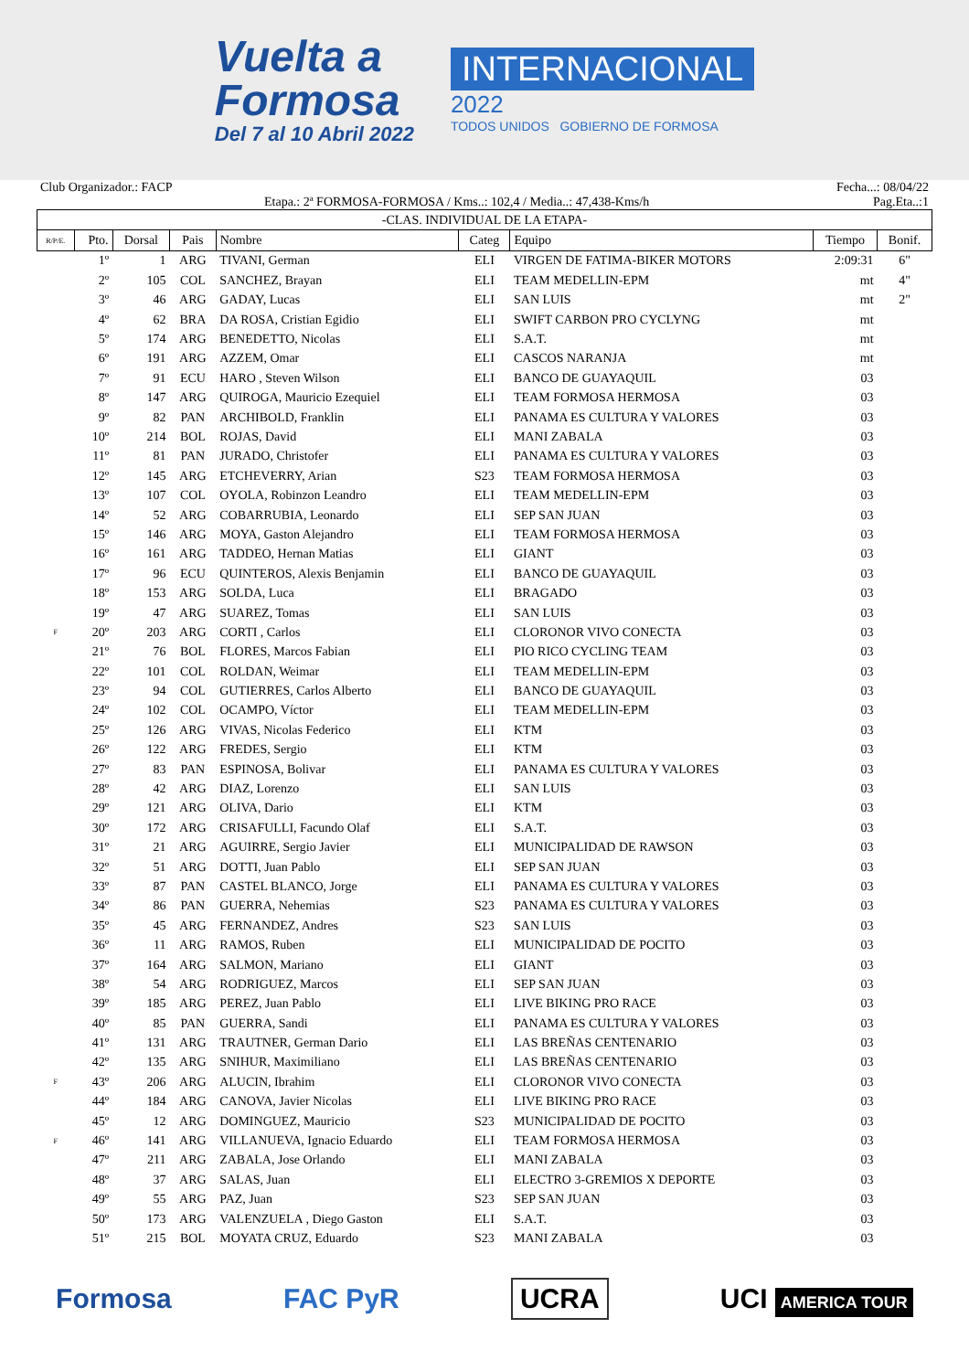Vuelta a
Formosa
Del 7 al 10 Abril 2022
INTERNACIONAL
2022
TODOS UNIDOS GOBIERNO DE FORMOSA
Club Organizador.: FACP Fecha...: 08/04/22
Etapa.: 2ª FORMOSA-FORMOSA / Kms..: 102,4 / Media..: 47,438-Kms/h Pag.Eta..:1
| -CLAS. INDIVIDUAL DE LA ETAPA- | | | | | | | | |
| --- | --- | --- | --- | --- | --- | --- | --- | --- |
| R/P/E. | Pto. | Dorsal | Pais | Nombre | Categ | Equipo | Tiempo | Bonif. |
| | 1º | 1 | ARG | TIVANI, German | ELI | VIRGEN DE FATIMA-BIKER MOTORS | 2:09:31 | 6" |
| | 2º | 105 | COL | SANCHEZ, Brayan | ELI | TEAM MEDELLIN-EPM | mt | 4" |
| | 3º | 46 | ARG | GADAY, Lucas | ELI | SAN LUIS | mt | 2" |
| | 4º | 62 | BRA | DA ROSA, Cristian Egidio | ELI | SWIFT CARBON PRO CYCLYNG | mt | |
| | 5º | 174 | ARG | BENEDETTO, Nicolas | ELI | S.A.T. | mt | |
| | 6º | 191 | ARG | AZZEM, Omar | ELI | CASCOS NARANJA | mt | |
| | 7º | 91 | ECU | HARO , Steven Wilson | ELI | BANCO DE GUAYAQUIL | 03 | |
| | 8º | 147 | ARG | QUIROGA, Mauricio Ezequiel | ELI | TEAM FORMOSA HERMOSA | 03 | |
| | 9º | 82 | PAN | ARCHIBOLD, Franklin | ELI | PANAMA ES CULTURA Y VALORES | 03 | |
| | 10º | 214 | BOL | ROJAS, David | ELI | MANI ZABALA | 03 | |
| | 11º | 81 | PAN | JURADO, Christofer | ELI | PANAMA ES CULTURA Y VALORES | 03 | |
| | 12º | 145 | ARG | ETCHEVERRY, Arian | S23 | TEAM FORMOSA HERMOSA | 03 | |
| | 13º | 107 | COL | OYOLA, Robinzon Leandro | ELI | TEAM MEDELLIN-EPM | 03 | |
| | 14º | 52 | ARG | COBARRUBIA, Leonardo | ELI | SEP SAN JUAN | 03 | |
| | 15º | 146 | ARG | MOYA, Gaston Alejandro | ELI | TEAM FORMOSA HERMOSA | 03 | |
| | 16º | 161 | ARG | TADDEO, Hernan Matias | ELI | GIANT | 03 | |
| | 17º | 96 | ECU | QUINTEROS, Alexis Benjamin | ELI | BANCO DE GUAYAQUIL | 03 | |
| | 18º | 153 | ARG | SOLDA, Luca | ELI | BRAGADO | 03 | |
| | 19º | 47 | ARG | SUAREZ, Tomas | ELI | SAN LUIS | 03 | |
| F | 20º | 203 | ARG | CORTI , Carlos | ELI | CLORONOR VIVO CONECTA | 03 | |
| | 21º | 76 | BOL | FLORES, Marcos Fabian | ELI | PIO RICO CYCLING TEAM | 03 | |
| | 22º | 101 | COL | ROLDAN, Weimar | ELI | TEAM MEDELLIN-EPM | 03 | |
| | 23º | 94 | COL | GUTIERRES, Carlos Alberto | ELI | BANCO DE GUAYAQUIL | 03 | |
| | 24º | 102 | COL | OCAMPO, Víctor | ELI | TEAM MEDELLIN-EPM | 03 | |
| | 25º | 126 | ARG | VIVAS, Nicolas Federico | ELI | KTM | 03 | |
| | 26º | 122 | ARG | FREDES, Sergio | ELI | KTM | 03 | |
| | 27º | 83 | PAN | ESPINOSA, Bolivar | ELI | PANAMA ES CULTURA Y VALORES | 03 | |
| | 28º | 42 | ARG | DIAZ, Lorenzo | ELI | SAN LUIS | 03 | |
| | 29º | 121 | ARG | OLIVA, Dario | ELI | KTM | 03 | |
| | 30º | 172 | ARG | CRISAFULLI, Facundo Olaf | ELI | S.A.T. | 03 | |
| | 31º | 21 | ARG | AGUIRRE, Sergio Javier | ELI | MUNICIPALIDAD DE RAWSON | 03 | |
| | 32º | 51 | ARG | DOTTI, Juan Pablo | ELI | SEP SAN JUAN | 03 | |
| | 33º | 87 | PAN | CASTEL BLANCO, Jorge | ELI | PANAMA ES CULTURA Y VALORES | 03 | |
| | 34º | 86 | PAN | GUERRA, Nehemias | S23 | PANAMA ES CULTURA Y VALORES | 03 | |
| | 35º | 45 | ARG | FERNANDEZ, Andres | S23 | SAN LUIS | 03 | |
| | 36º | 11 | ARG | RAMOS, Ruben | ELI | MUNICIPALIDAD DE POCITO | 03 | |
| | 37º | 164 | ARG | SALMON, Mariano | ELI | GIANT | 03 | |
| | 38º | 54 | ARG | RODRIGUEZ, Marcos | ELI | SEP SAN JUAN | 03 | |
| | 39º | 185 | ARG | PEREZ, Juan Pablo | ELI | LIVE BIKING PRO RACE | 03 | |
| | 40º | 85 | PAN | GUERRA, Sandi | ELI | PANAMA ES CULTURA Y VALORES | 03 | |
| | 41º | 131 | ARG | TRAUTNER, German Dario | ELI | LAS BREÑAS CENTENARIO | 03 | |
| | 42º | 135 | ARG | SNIHUR, Maximiliano | ELI | LAS BREÑAS CENTENARIO | 03 | |
| F | 43º | 206 | ARG | ALUCIN, Ibrahim | ELI | CLORONOR VIVO CONECTA | 03 | |
| | 44º | 184 | ARG | CANOVA, Javier Nicolas | ELI | LIVE BIKING PRO RACE | 03 | |
| | 45º | 12 | ARG | DOMINGUEZ, Mauricio | S23 | MUNICIPALIDAD DE POCITO | 03 | |
| F | 46º | 141 | ARG | VILLANUEVA, Ignacio Eduardo | ELI | TEAM FORMOSA HERMOSA | 03 | |
| | 47º | 211 | ARG | ZABALA, Jose Orlando | ELI | MANI ZABALA | 03 | |
| | 48º | 37 | ARG | SALAS, Juan | ELI | ELECTRO 3-GREMIOS X DEPORTE | 03 | |
| | 49º | 55 | ARG | PAZ, Juan | S23 | SEP SAN JUAN | 03 | |
| | 50º | 173 | ARG | VALENZUELA , Diego Gaston | ELI | S.A.T. | 03 | |
| | 51º | 215 | BOL | MOYATA CRUZ, Eduardo | S23 | MANI ZABALA | 03 | |
Formosa FAC PyR UCRA UCI AMERICA TOUR